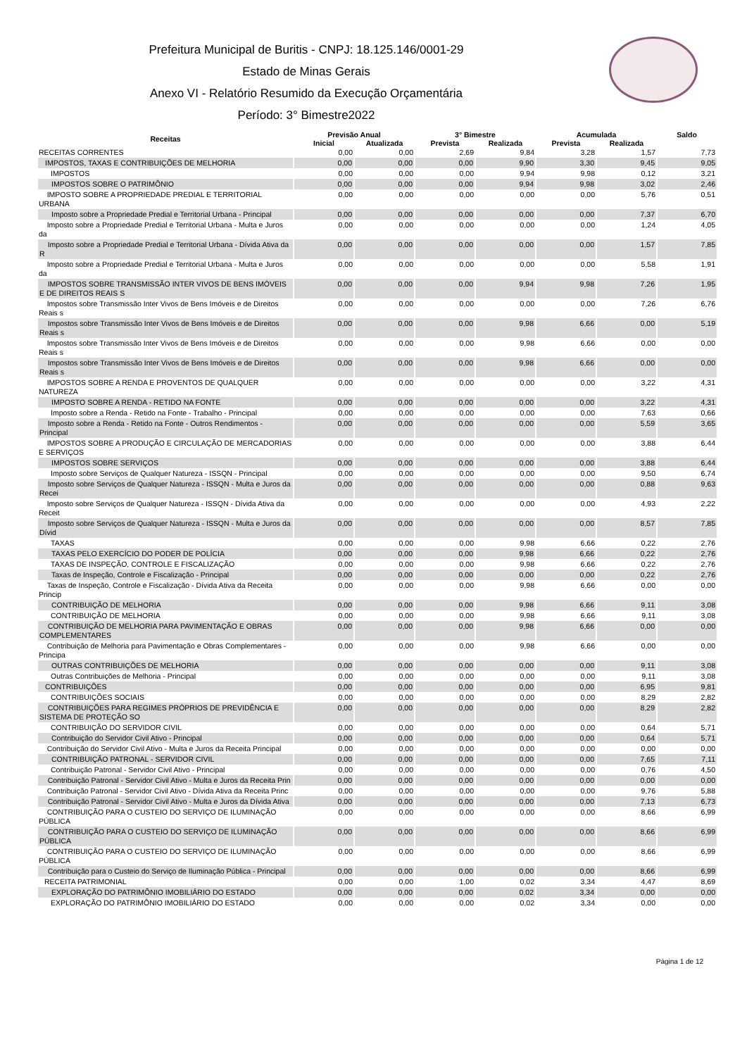Prefeitura Municipal de Buritis - CNPJ: 18.125.146/0001-29
Estado de Minas Gerais
Anexo VI - Relatório Resumido da Execução Orçamentária
Período: 3° Bimestre2022
| Receitas | Previsão Anual | | 3° Bimestre | | Acumulada | | Saldo |
| --- | --- | --- | --- | --- | --- | --- | --- |
| | Inicial | Atualizada | Prevista | Realizada | Prevista | Realizada | |
| RECEITAS CORRENTES | 0,00 | 0,00 | 2,69 | 9,84 | 3,28 | 1,57 | 7,73 |
| IMPOSTOS, TAXAS E CONTRIBUIÇÕES DE MELHORIA | 0,00 | 0,00 | 0,00 | 9,90 | 3,30 | 9,45 | 9,05 |
| IMPOSTOS | 0,00 | 0,00 | 0,00 | 9,94 | 9,98 | 0,12 | 3,21 |
| IMPOSTOS SOBRE O PATRIMÔNIO | 0,00 | 0,00 | 0,00 | 9,94 | 9,98 | 3,02 | 2,46 |
| IMPOSTO SOBRE A PROPRIEDADE PREDIAL E TERRITORIAL URBANA | 0,00 | 0,00 | 0,00 | 0,00 | 0,00 | 5,76 | 0,51 |
| Imposto sobre a Propriedade Predial e Territorial Urbana - Principal | 0,00 | 0,00 | 0,00 | 0,00 | 0,00 | 7,37 | 6,70 |
| Imposto sobre a Propriedade Predial e Territorial Urbana - Multa e Juros da | 0,00 | 0,00 | 0,00 | 0,00 | 0,00 | 1,24 | 4,05 |
| Imposto sobre a Propriedade Predial e Territorial Urbana - Dívida Ativa da R | 0,00 | 0,00 | 0,00 | 0,00 | 0,00 | 1,57 | 7,85 |
| Imposto sobre a Propriedade Predial e Territorial Urbana - Multa e Juros da | 0,00 | 0,00 | 0,00 | 0,00 | 0,00 | 5,58 | 1,91 |
| IMPOSTOS SOBRE TRANSMISSÃO INTER VIVOS DE BENS IMÓVEIS E DE DIREITOS REAIS S | 0,00 | 0,00 | 0,00 | 9,94 | 9,98 | 7,26 | 1,95 |
| Impostos sobre Transmissão Inter Vivos de Bens Imóveis e de Direitos Reais s | 0,00 | 0,00 | 0,00 | 0,00 | 0,00 | 7,26 | 6,76 |
| Impostos sobre Transmissão Inter Vivos de Bens Imóveis e de Direitos Reais s | 0,00 | 0,00 | 0,00 | 9,98 | 6,66 | 0,00 | 5,19 |
| Impostos sobre Transmissão Inter Vivos de Bens Imóveis e de Direitos Reais s | 0,00 | 0,00 | 0,00 | 9,98 | 6,66 | 0,00 | 0,00 |
| Impostos sobre Transmissão Inter Vivos de Bens Imóveis e de Direitos Reais s | 0,00 | 0,00 | 0,00 | 9,98 | 6,66 | 0,00 | 0,00 |
| IMPOSTOS SOBRE A RENDA E PROVENTOS DE QUALQUER NATUREZA | 0,00 | 0,00 | 0,00 | 0,00 | 0,00 | 3,22 | 4,31 |
| IMPOSTO SOBRE A RENDA - RETIDO NA FONTE | 0,00 | 0,00 | 0,00 | 0,00 | 0,00 | 3,22 | 4,31 |
| Imposto sobre a Renda - Retido na Fonte - Trabalho - Principal | 0,00 | 0,00 | 0,00 | 0,00 | 0,00 | 7,63 | 0,66 |
| Imposto sobre a Renda - Retido na Fonte - Outros Rendimentos - Principal | 0,00 | 0,00 | 0,00 | 0,00 | 0,00 | 5,59 | 3,65 |
| IMPOSTOS SOBRE A PRODUÇÃO E CIRCULAÇÃO DE MERCADORIAS E SERVIÇOS | 0,00 | 0,00 | 0,00 | 0,00 | 0,00 | 3,88 | 6,44 |
| IMPOSTOS SOBRE SERVIÇOS | 0,00 | 0,00 | 0,00 | 0,00 | 0,00 | 3,88 | 6,44 |
| Imposto sobre Serviços de Qualquer Natureza - ISSQN - Principal | 0,00 | 0,00 | 0,00 | 0,00 | 0,00 | 9,50 | 6,74 |
| Imposto sobre Serviços de Qualquer Natureza - ISSQN - Multa e Juros da Recei | 0,00 | 0,00 | 0,00 | 0,00 | 0,00 | 0,88 | 9,63 |
| Imposto sobre Serviços de Qualquer Natureza - ISSQN - Dívida Ativa da Receit | 0,00 | 0,00 | 0,00 | 0,00 | 0,00 | 4,93 | 2,22 |
| Imposto sobre Serviços de Qualquer Natureza - ISSQN - Multa e Juros da Dívid | 0,00 | 0,00 | 0,00 | 0,00 | 0,00 | 8,57 | 7,85 |
| TAXAS | 0,00 | 0,00 | 0,00 | 9,98 | 6,66 | 0,22 | 2,76 |
| TAXAS PELO EXERCÍCIO DO PODER DE POLÍCIA | 0,00 | 0,00 | 0,00 | 9,98 | 6,66 | 0,22 | 2,76 |
| TAXAS DE INSPEÇÃO, CONTROLE E FISCALIZAÇÃO | 0,00 | 0,00 | 0,00 | 9,98 | 6,66 | 0,22 | 2,76 |
| Taxas de Inspeção, Controle e Fiscalização - Principal | 0,00 | 0,00 | 0,00 | 0,00 | 0,00 | 0,22 | 2,76 |
| Taxas de Inspeção, Controle e Fiscalização - Dívida Ativa da Receita Princip | 0,00 | 0,00 | 0,00 | 9,98 | 6,66 | 0,00 | 0,00 |
| CONTRIBUIÇÃO DE MELHORIA | 0,00 | 0,00 | 0,00 | 9,98 | 6,66 | 9,11 | 3,08 |
| CONTRIBUIÇÃO DE MELHORIA | 0,00 | 0,00 | 0,00 | 9,98 | 6,66 | 9,11 | 3,08 |
| CONTRIBUIÇÃO DE MELHORIA PARA PAVIMENTAÇÃO E OBRAS COMPLEMENTARES | 0,00 | 0,00 | 0,00 | 9,98 | 6,66 | 0,00 | 0,00 |
| Contribuição de Melhoria para Pavimentação e Obras Complementares - Principa | 0,00 | 0,00 | 0,00 | 9,98 | 6,66 | 0,00 | 0,00 |
| OUTRAS CONTRIBUIÇÕES DE MELHORIA | 0,00 | 0,00 | 0,00 | 0,00 | 0,00 | 9,11 | 3,08 |
| Outras Contribuições de Melhoria - Principal | 0,00 | 0,00 | 0,00 | 0,00 | 0,00 | 9,11 | 3,08 |
| CONTRIBUIÇÕES | 0,00 | 0,00 | 0,00 | 0,00 | 0,00 | 6,95 | 9,81 |
| CONTRIBUIÇÕES SOCIAIS | 0,00 | 0,00 | 0,00 | 0,00 | 0,00 | 8,29 | 2,82 |
| CONTRIBUIÇÕES PARA REGIMES PRÓPRIOS DE PREVIDÊNCIA E SISTEMA DE PROTEÇÃO SO | 0,00 | 0,00 | 0,00 | 0,00 | 0,00 | 8,29 | 2,82 |
| CONTRIBUIÇÃO DO SERVIDOR CIVIL | 0,00 | 0,00 | 0,00 | 0,00 | 0,00 | 0,64 | 5,71 |
| Contribuição do Servidor Civil Ativo - Principal | 0,00 | 0,00 | 0,00 | 0,00 | 0,00 | 0,64 | 5,71 |
| Contribuição do Servidor Civil Ativo - Multa e Juros da Receita Principal | 0,00 | 0,00 | 0,00 | 0,00 | 0,00 | 0,00 | 0,00 |
| CONTRIBUIÇÃO PATRONAL - SERVIDOR CIVIL | 0,00 | 0,00 | 0,00 | 0,00 | 0,00 | 7,65 | 7,11 |
| Contribuição Patronal - Servidor Civil Ativo - Principal | 0,00 | 0,00 | 0,00 | 0,00 | 0,00 | 0,76 | 4,50 |
| Contribuição Patronal - Servidor Civil Ativo - Multa e Juros da Receita Prin | 0,00 | 0,00 | 0,00 | 0,00 | 0,00 | 0,00 | 0,00 |
| Contribuição Patronal - Servidor Civil Ativo - Dívida Ativa da Receita Princ | 0,00 | 0,00 | 0,00 | 0,00 | 0,00 | 9,76 | 5,88 |
| Contribuição Patronal - Servidor Civil Ativo - Multa e Juros da Dívida Ativa | 0,00 | 0,00 | 0,00 | 0,00 | 0,00 | 7,13 | 6,73 |
| CONTRIBUIÇÃO PARA O CUSTEIO DO SERVIÇO DE ILUMINAÇÃO PÚBLICA | 0,00 | 0,00 | 0,00 | 0,00 | 0,00 | 8,66 | 6,99 |
| CONTRIBUIÇÃO PARA O CUSTEIO DO SERVIÇO DE ILUMINAÇÃO PÚBLICA | 0,00 | 0,00 | 0,00 | 0,00 | 0,00 | 8,66 | 6,99 |
| CONTRIBUIÇÃO PARA O CUSTEIO DO SERVIÇO DE ILUMINAÇÃO PÚBLICA | 0,00 | 0,00 | 0,00 | 0,00 | 0,00 | 8,66 | 6,99 |
| Contribuição para o Custeio do Serviço de Iluminação Pública - Principal | 0,00 | 0,00 | 0,00 | 0,00 | 0,00 | 8,66 | 6,99 |
| RECEITA PATRIMONIAL | 0,00 | 0,00 | 1,00 | 0,02 | 3,34 | 4,47 | 8,69 |
| EXPLORAÇÃO DO PATRIMÔNIO IMOBILIÁRIO DO ESTADO | 0,00 | 0,00 | 0,00 | 0,02 | 3,34 | 0,00 | 0,00 |
| EXPLORAÇÃO DO PATRIMÔNIO IMOBILIÁRIO DO ESTADO | 0,00 | 0,00 | 0,00 | 0,02 | 3,34 | 0,00 | 0,00 |
Página 1 de 12